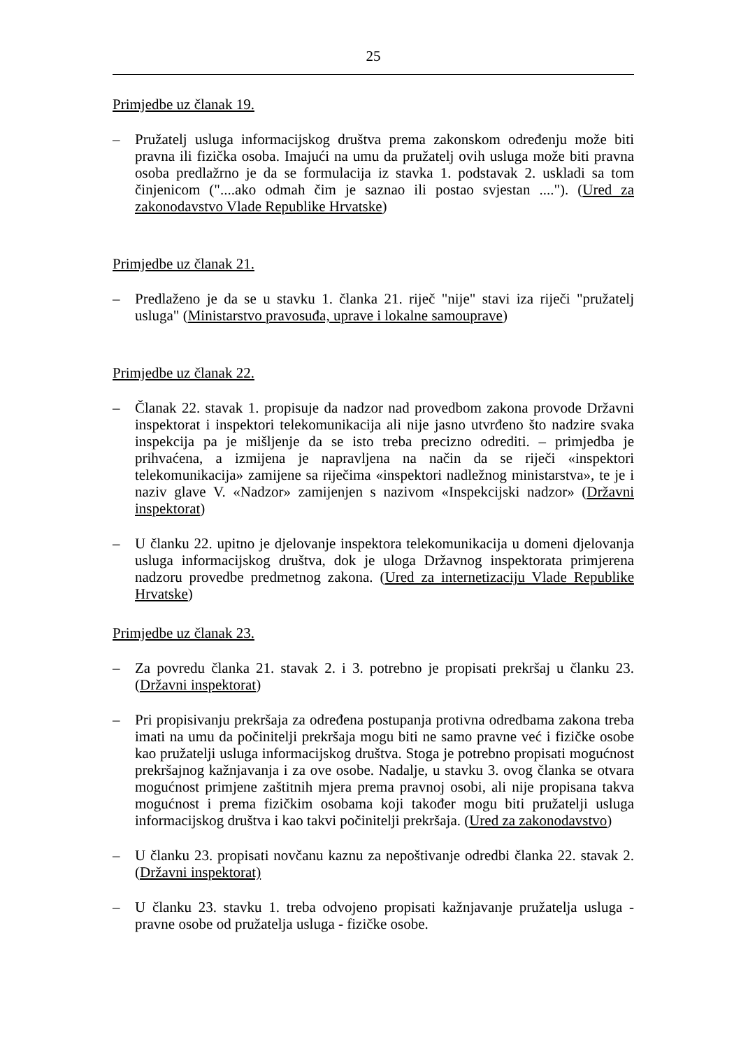25
Primjedbe uz članak 19.
– Pružatelj usluga informacijskog društva prema zakonskom određenju može biti pravna ili fizička osoba. Imajući na umu da pružatelj ovih usluga može biti pravna osoba predlažrno je da se formulacija iz stavka 1. podstavak 2. uskladi sa tom činjenicom ("....ako odmah čim je saznao ili postao svjestan ...."). (Ured za zakonodavstvo Vlade Republike Hrvatske)
Primjedbe uz članak 21.
– Predlaženo je da se u stavku 1. članka 21. riječ "nije" stavi iza riječi "pružatelj usluga" (Ministarstvo pravosuđa, uprave i lokalne samouprave)
Primjedbe uz članak 22.
– Članak 22. stavak 1. propisuje da nadzor nad provedbom zakona provode Državni inspektorat i inspektori telekomunikacija ali nije jasno utvrđeno što nadzire svaka inspekcija pa je mišljenje da se isto treba precizno odrediti. – primjedba je prihvaćena, a izmijena je napravljena na način da se riječi «inspektori telekomunikacija» zamijene sa riječima «inspektori nadležnog ministarstva», te je i naziv glave V. «Nadzor» zamijenjen s nazivom «Inspekcijski nadzor» (Državni inspektorat)
– U članku 22. upitno je djelovanje inspektora telekomunikacija u domeni djelovanja usluga informacijskog društva, dok je uloga Državnog inspektorata primjerena nadzoru provedbe predmetnog zakona. (Ured za internetizaciju Vlade Republike Hrvatske)
Primjedbe uz članak 23.
– Za povredu članka 21. stavak 2. i 3. potrebno je propisati prekršaj u članku 23. (Državni inspektorat)
– Pri propisivanju prekršaja za određena postupanja protivna odredbama zakona treba imati na umu da počinitelji prekršaja mogu biti ne samo pravne već i fizičke osobe kao pružatelji usluga informacijskog društva. Stoga je potrebno propisati mogućnost prekršajnog kažnjavanja i za ove osobe. Nadalje, u stavku 3. ovog članka se otvara mogućnost primjene zaštitnih mjera prema pravnoj osobi, ali nije propisana takva mogućnost i prema fizičkim osobama koji također mogu biti pružatelji usluga informacijskog društva i kao takvi počinitelji prekršaja. (Ured za zakonodavstvo)
– U članku 23. propisati novčanu kaznu za nepoštivanje odredbi članka 22. stavak 2. (Državni inspektorat)
– U članku 23. stavku 1. treba odvojeno propisati kažnjavanje pružatelja usluga - pravne osobe od pružatelja usluga - fizičke osobe.